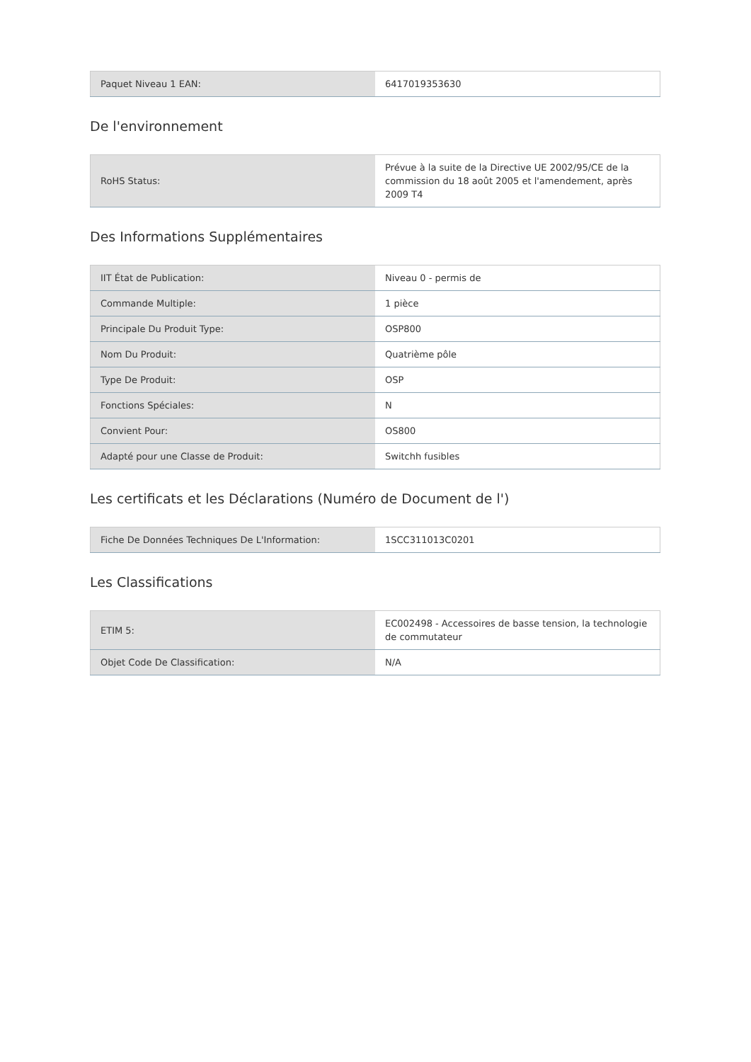| Paquet Niveau 1 EAN: | 6417019353630 |
De l'environnement
| RoHS Status: | Prévue à la suite de la Directive UE 2002/95/CE de la commission du 18 août 2005 et l'amendement, après 2009 T4 |
Des Informations Supplémentaires
| IIT État de Publication: | Niveau 0 - permis de |
| Commande Multiple: | 1 pièce |
| Principale Du Produit Type: | OSP800 |
| Nom Du Produit: | Quatrième pôle |
| Type De Produit: | OSP |
| Fonctions Spéciales: | N |
| Convient Pour: | OS800 |
| Adapté pour une Classe de Produit: | Switchh fusibles |
Les certificats et les Déclarations (Numéro de Document de l')
| Fiche De Données Techniques De L'Information: | 1SCC311013C0201 |
Les Classifications
| ETIM 5: | EC002498 - Accessoires de basse tension, la technologie de commutateur |
| Objet Code De Classification: | N/A |